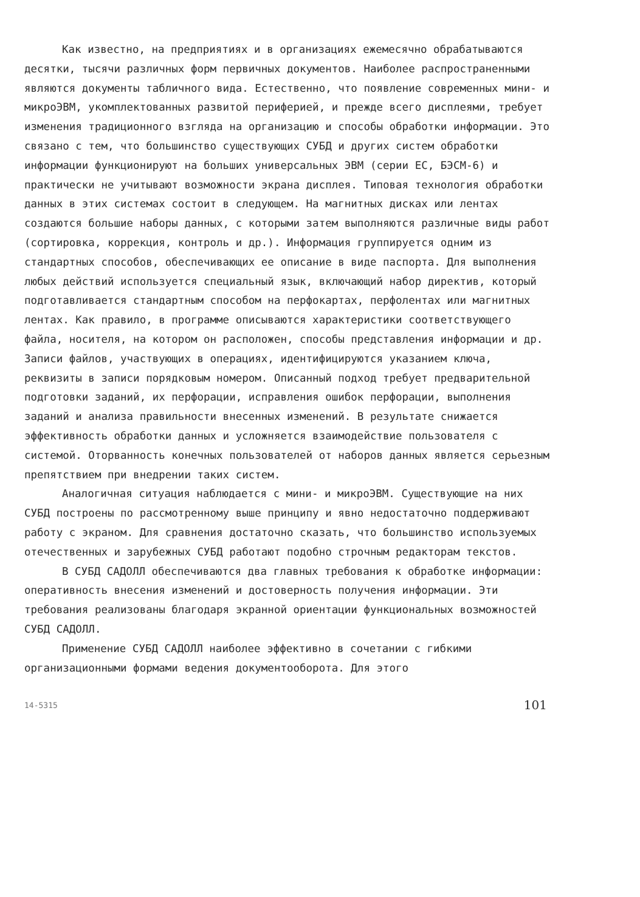Как известно, на предприятиях и в организациях ежемесячно обрабатываются десятки, тысячи различных форм первичных документов. Наиболее распространенными являются документы табличного вида. Естественно, что появление современных мини- и микроЭВМ, укомплектованных развитой периферией, и прежде всего дисплеями, требует изменения традиционного взгляда на организацию и способы обработки информации. Это связано с тем, что большинство существующих СУБД и других систем обработки информации функционируют на больших универсальных ЭВМ (серии ЕС, БЭСМ-6) и практически не учитывают возможности экрана дисплея. Типовая технология обработки данных в этих системах состоит в следующем. На магнитных дисках или лентах создаются большие наборы данных, с которыми затем выполняются различные виды работ (сортировка, коррекция, контроль и др.). Информация группируется одним из стандартных способов, обеспечивающих ее описание в виде паспорта. Для выполнения любых действий используется специальный язык, включающий набор директив, который подготавливается стандартным способом на перфокартах, перфолентах или магнитных лентах. Как правило, в программе описываются характеристики соответствующего файла, носителя, на котором он расположен, способы представления информации и др. Записи файлов, участвующих в операциях, идентифицируются указанием ключа, реквизиты в записи порядковым номером. Описанный подход требует предварительной подготовки заданий, их перфорации, исправления ошибок перфорации, выполнения заданий и анализа правильности внесенных изменений. В результате снижается эффективность обработки данных и усложняется взаимодействие пользователя с системой. Оторванность конечных пользователей от наборов данных является серьезным препятствием при внедрении таких систем.
Аналогичная ситуация наблюдается с мини- и микроЭВМ. Существующие на них СУБД построены по рассмотренному выше принципу и явно недостаточно поддерживают работу с экраном. Для сравнения достаточно сказать, что большинство используемых отечественных и зарубежных СУБД работают подобно строчным редакторам текстов.
В СУБД САДОЛЛ обеспечиваются два главных требования к обработке информации: оперативность внесения изменений и достоверность получения информации. Эти требования реализованы благодаря экранной ориентации функциональных возможностей СУБД САДОЛЛ.
Применение СУБД САДОЛЛ наиболее эффективно в сочетании с гибкими организационными формами ведения документооборота. Для этого
14-5315 101